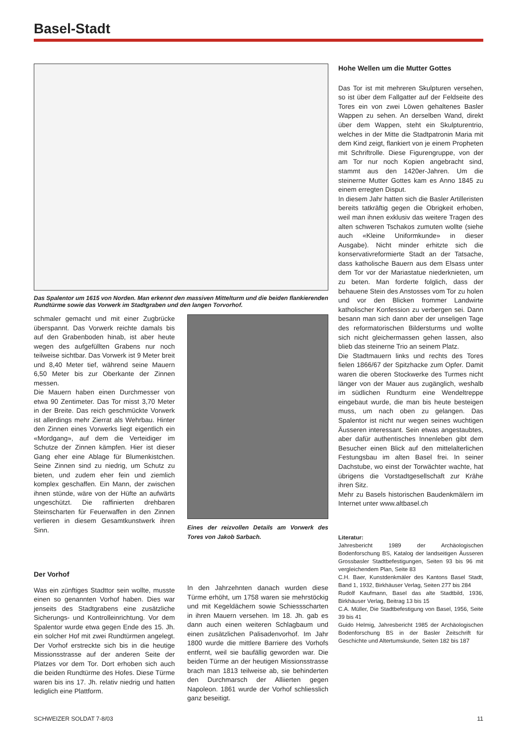Basel-Stadt
Das Spalentor um 1615 von Norden. Man erkennt den massiven Mittelturm und die beiden flankierenden Rundtürme sowie das Vorwerk im Stadtgraben und den langen Torvorhof.
schmaler gemacht und mit einer Zugbrücke überspannt. Das Vorwerk reichte damals bis auf den Grabenboden hinab, ist aber heute wegen des aufgefüllten Grabens nur noch teilweise sichtbar. Das Vorwerk ist 9 Meter breit und 8,40 Meter tief, während seine Mauern 6,50 Meter bis zur Oberkante der Zinnen messen.
Die Mauern haben einen Durchmesser von etwa 90 Zentimeter. Das Tor misst 3,70 Meter in der Breite. Das reich geschmückte Vorwerk ist allerdings mehr Zierrat als Wehrbau. Hinter den Zinnen eines Vorwerks liegt eigentlich ein «Mordgang», auf dem die Verteidiger im Schutze der Zinnen kämpfen. Hier ist dieser Gang eher eine Ablage für Blumenkistchen. Seine Zinnen sind zu niedrig, um Schutz zu bieten, und zudem eher fein und ziemlich komplex geschaffen. Ein Mann, der zwischen ihnen stünde, wäre von der Hüfte an aufwärts ungeschützt. Die raffinierten drehbaren Steinscharten für Feuerwaffen in den Zinnen verlieren in diesem Gesamtkunstwerk ihren Sinn.
Eines der reizvollen Details am Vorwerk des Tores von Jakob Sarbach.
Der Vorhof
Was ein zünftiges Stadttor sein wollte, musste einen so genannten Vorhof haben. Dies war jenseits des Stadtgrabens eine zusätzliche Sicherungs- und Kontrolleinrichtung. Vor dem Spalentor wurde etwa gegen Ende des 15. Jh. ein solcher Hof mit zwei Rundtürmen angelegt. Der Vorhof erstreckte sich bis in die heutige Missionsstrasse auf der anderen Seite der Platzes vor dem Tor. Dort erhoben sich auch die beiden Rundtürme des Hofes. Diese Türme waren bis ins 17. Jh. relativ niedrig und hatten lediglich eine Plattform.
In den Jahrzehnten danach wurden diese Türme erhöht, um 1758 waren sie mehrstöckig und mit Kegeldächern sowie Schiessscharten in ihren Mauern versehen. Im 18. Jh. gab es dann auch einen weiteren Schlagbaum und einen zusätzlichen Palisadenvorhof. Im Jahr 1800 wurde die mittlere Barriere des Vorhofs entfernt, weil sie baufällig geworden war. Die beiden Türme an der heutigen Missionsstrasse brach man 1813 teilweise ab, sie behinderten den Durchmarsch der Alliierten gegen Napoleon. 1861 wurde der Vorhof schliesslich ganz beseitigt.
Hohe Wellen um die Mutter Gottes
Das Tor ist mit mehreren Skulpturen versehen, so ist über dem Fallgatter auf der Feldseite des Tores ein von zwei Löwen gehaltenes Basler Wappen zu sehen. An derselben Wand, direkt über dem Wappen, steht ein Skulpturentrio, welches in der Mitte die Stadtpatronin Maria mit dem Kind zeigt, flankiert von je einem Propheten mit Schriftrolle. Diese Figurengruppe, von der am Tor nur noch Kopien angebracht sind, stammt aus den 1420er-Jahren. Um die steinerne Mutter Gottes kam es Anno 1845 zu einem erregten Disput.
In diesem Jahr hatten sich die Basler Artilleristen bereits tatkräftig gegen die Obrigkeit erhoben, weil man ihnen exklusiv das weitere Tragen des alten schweren Tschakos zumuten wollte (siehe auch «Kleine Uniformkunde» in dieser Ausgabe). Nicht minder erhitzte sich die konservativreformierte Stadt an der Tatsache, dass katholische Bauern aus dem Elsass unter dem Tor vor der Mariastatue niederknieten, um zu beten. Man forderte folglich, dass der behauene Stein des Anstosses vom Tor zu holen und vor den Blicken frommer Landwirte katholischer Konfession zu verbergen sei. Dann besann man sich dann aber der unseligen Tage des reformatorischen Bildersturms und wollte sich nicht gleichermassen gehen lassen, also blieb das steinerne Trio an seinem Platz.
Die Stadtmauern links und rechts des Tores fielen 1866/67 der Spitzhacke zum Opfer. Damit waren die oberen Stockwerke des Turmes nicht länger von der Mauer aus zugänglich, weshalb im südlichen Rundturm eine Wendeltreppe eingebaut wurde, die man bis heute besteigen muss, um nach oben zu gelangen. Das Spalentor ist nicht nur wegen seines wuchtigen Äusseren interessant. Sein etwas angestaubtes, aber dafür authentisches Innenleben gibt dem Besucher einen Blick auf den mittelalterlichen Festungsbau im alten Basel frei. In seiner Dachstube, wo einst der Torwächter wachte, hat übrigens die Vorstadtgesellschaft zur Krähe ihren Sitz.
Mehr zu Basels historischen Baudenkmälern im Internet unter www.altbasel.ch
Literatur:
Jahresbericht 1989 der Archäologischen Bodenforschung BS, Katalog der landseitigen Äusseren Grossbasler Stadtbefestigungen, Seiten 93 bis 96 mit vergleichendem Plan, Seite 83
C.H. Baer, Kunstdenkmäler des Kantons Basel Stadt, Band 1, 1932, Birkhäuser Verlag, Seiten 277 bis 284
Rudolf Kaufmann, Basel das alte Stadtbild, 1936, Birkhäuser Verlag, Beitrag 13 bis 15
C.A. Müller, Die Stadtbefestigung von Basel, 1956, Seite 39 bis 41
Guido Helmig, Jahresbericht 1985 der Archäologischen Bodenforschung BS in der Basler Zeitschrift für Geschichte und Altertumskunde, Seiten 182 bis 187
SCHWEIZER SOLDAT 7-8/03 11